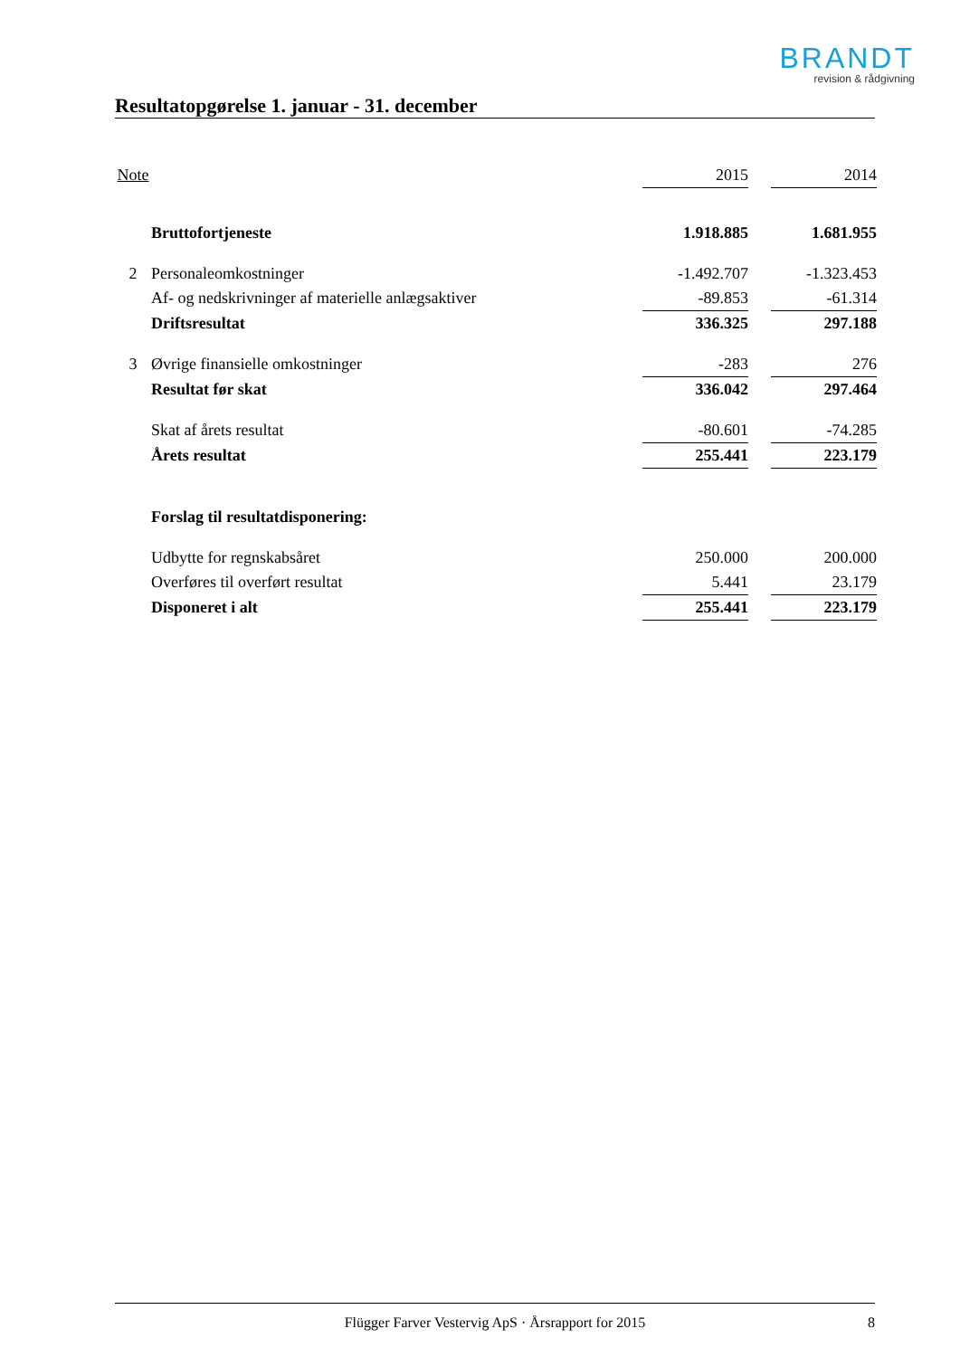BRANDT
revision & rådgivning
Resultatopgørelse 1. januar - 31. december
| Note | | 2015 | | 2014 |
| | Bruttofortjeneste | 1.918.885 | | 1.681.955 |
| 2 | Personaleomkostninger | -1.492.707 | | -1.323.453 |
| | Af- og nedskrivninger af materielle anlægsaktiver | -89.853 | | -61.314 |
| | Driftsresultat | 336.325 | | 297.188 |
| 3 | Øvrige finansielle omkostninger | -283 | | 276 |
| | Resultat før skat | 336.042 | | 297.464 |
| | Skat af årets resultat | -80.601 | | -74.285 |
| | Årets resultat | 255.441 | | 223.179 |
| | Forslag til resultatdisponering: | | | |
| | Udbytte for regnskabsåret | 250.000 | | 200.000 |
| | Overføres til overført resultat | 5.441 | | 23.179 |
| | Disponeret i alt | 255.441 | | 223.179 |
Flügger Farver Vestervig ApS · Årsrapport for 2015 8